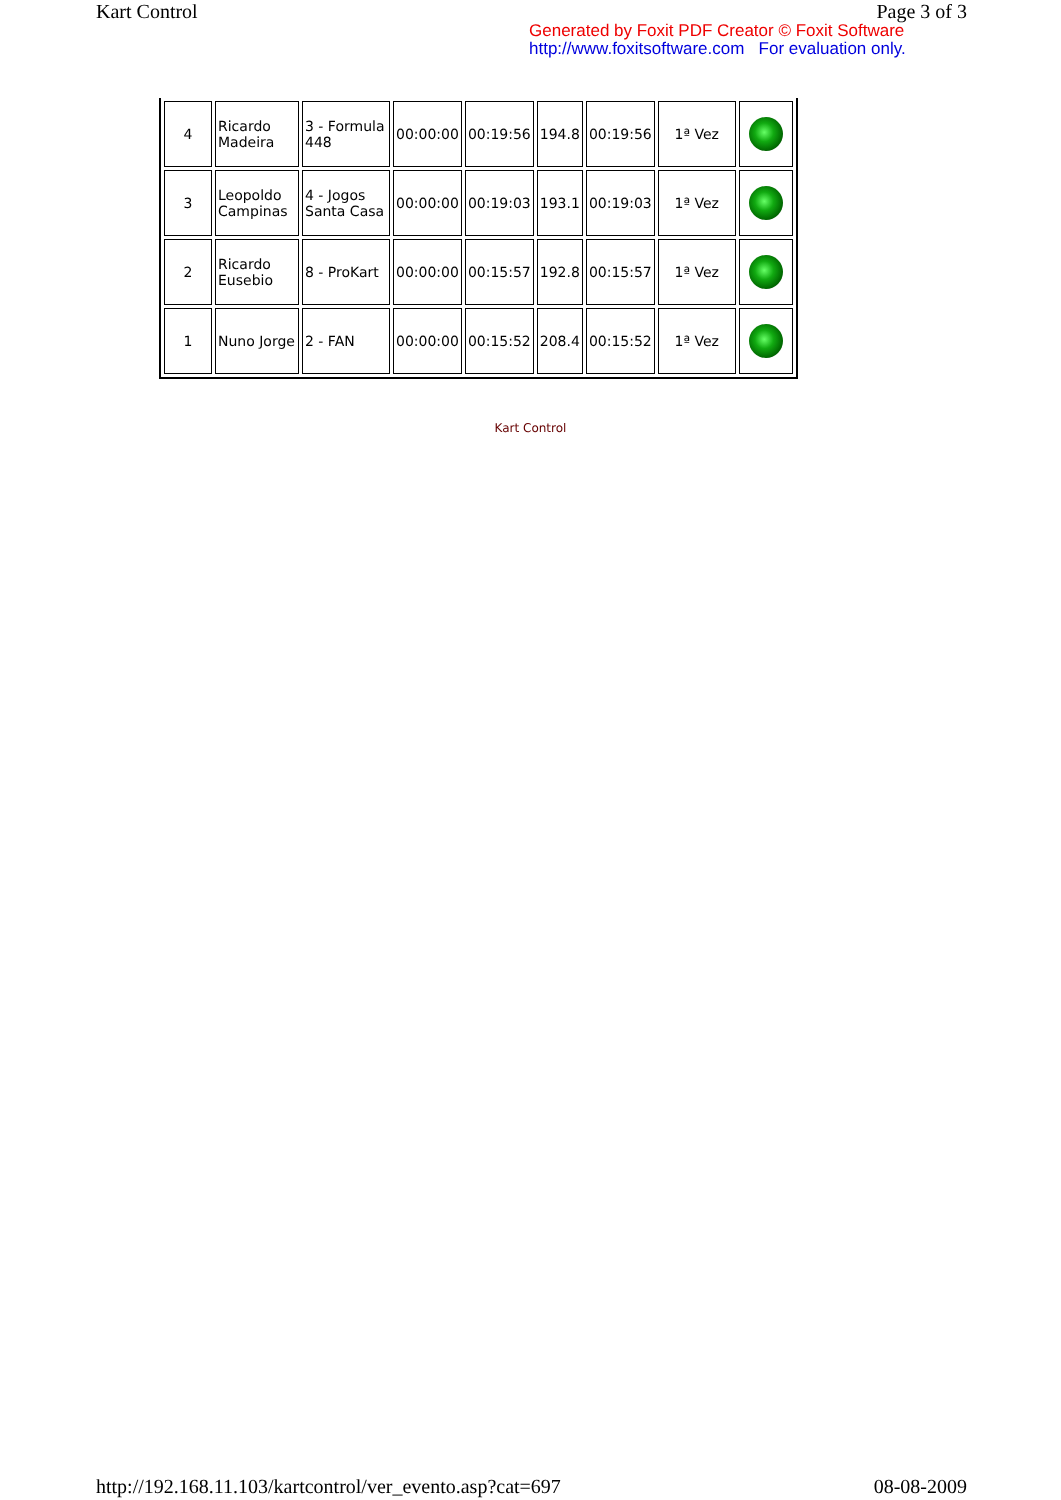Kart Control Page 3 of 3
Generated by Foxit PDF Creator © Foxit Software
http://www.foxitsoftware.com For evaluation only.
| 4 | Ricardo Madeira | 3 - Formula 448 | 00:00:00 | 00:19:56 | 194.8 | 00:19:56 | 1ª Vez | |
| 3 | Leopoldo Campinas | 4 - Jogos Santa Casa | 00:00:00 | 00:19:03 | 193.1 | 00:19:03 | 1ª Vez | |
| 2 | Ricardo Eusebio | 8 - ProKart | 00:00:00 | 00:15:57 | 192.8 | 00:15:57 | 1ª Vez | |
| 1 | Nuno Jorge | 2 - FAN | 00:00:00 | 00:15:52 | 208.4 | 00:15:52 | 1ª Vez | |
Kart Control
http://192.168.11.103/kartcontrol/ver_evento.asp?cat=697 08-08-2009